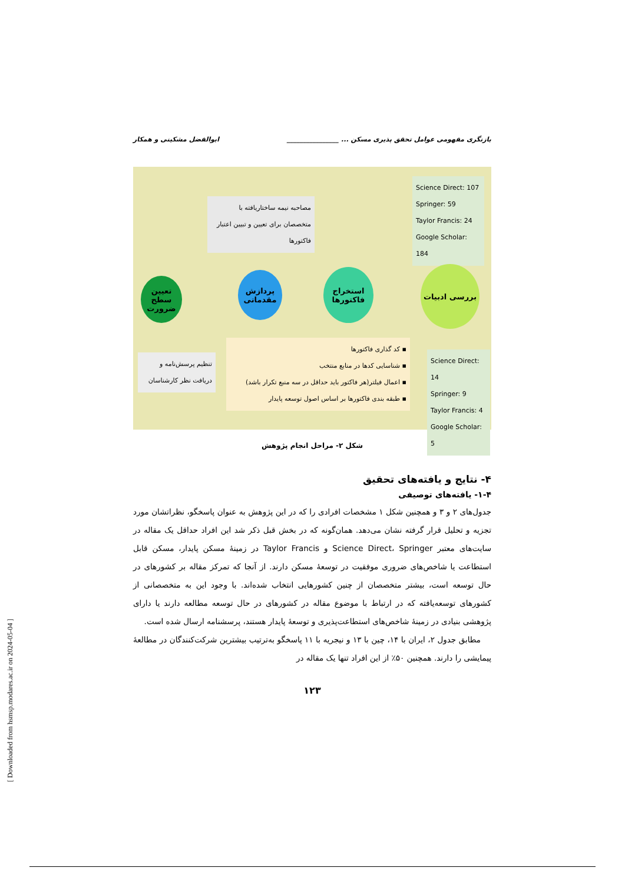بازنگری مفهومی عوامل تحقق پذیری مسکن ... ________________ ابوالفضل مشکینی و همکار
Science Direct: 107
Springer: 59
Taylor Francis: 24
Google Scholar: 184
مصاحبه نیمه ساختاریافته با متخصصان برای تعیین و تبیین اعتبار فاکتورها
بررسی ادبیات
استخراج فاکتورها
پردازش مقدماتی
تعیین سطح ضرورت
▪ کد گذاری فاکتورها
▪ شناسایی کدها در منابع منتخب
▪ اعمال فیلتر(هر فاکتور باید حداقل در سه منبع تکرار باشد)
▪ طبقه بندی فاکتورها بر اساس اصول توسعه پایدار
Science Direct: 14
Springer: 9
Taylor Francis: 4
Google Scholar: 5
تنظیم پرسش‌نامه و دریافت نظر کارشناسان
شکل ۲- مراحل انجام پژوهش
۴- نتایج و یافته‌های تحقیق
۱-۴- یافته‌های توصیفی
جدول‌های ۲ و ۳ و همچنین شکل ۱ مشخصات افرادی را که در این پژوهش به عنوان پاسخگو، نظراتشان مورد تجزیه و تحلیل قرار گرفته نشان می‌دهد. همان‌گونه که در بخش قبل ذکر شد این افراد حداقل یک مقاله در سایت‌های معتبر Science Direct، Springer و Taylor Francis در زمینهٔ مسکن پایدار، مسکن قابل استطاعت یا شاخص‌های ضروری موفقیت در توسعهٔ مسکن دارند. از آنجا که تمرکز مقاله بر کشورهای در حال توسعه است، بیشتر متخصصان از چنین کشورهایی انتخاب شده‌اند. با وجود این به متخصصانی از کشورهای توسعه‌یافته که در ارتباط با موضوع مقاله در کشورهای در حال توسعه مطالعه دارند یا دارای پژوهشی بنیادی در زمینهٔ شاخص‌های استطاعت‌پذیری و توسعهٔ پایدار هستند، پرسشنامه ارسال شده است.
مطابق جدول ۲، ایران با ۱۴، چین با ۱۳ و نیجریه با ۱۱ پاسخگو به‌ترتیب بیشترین شرکت‌کنندگان در مطالعهٔ پیمایشی را دارند. همچنین ۵۰٪ از این افراد تنها یک مقاله در
۱۲۳
[ Downloaded from hsmsp.modares.ac.ir on 2024-05-04 ]